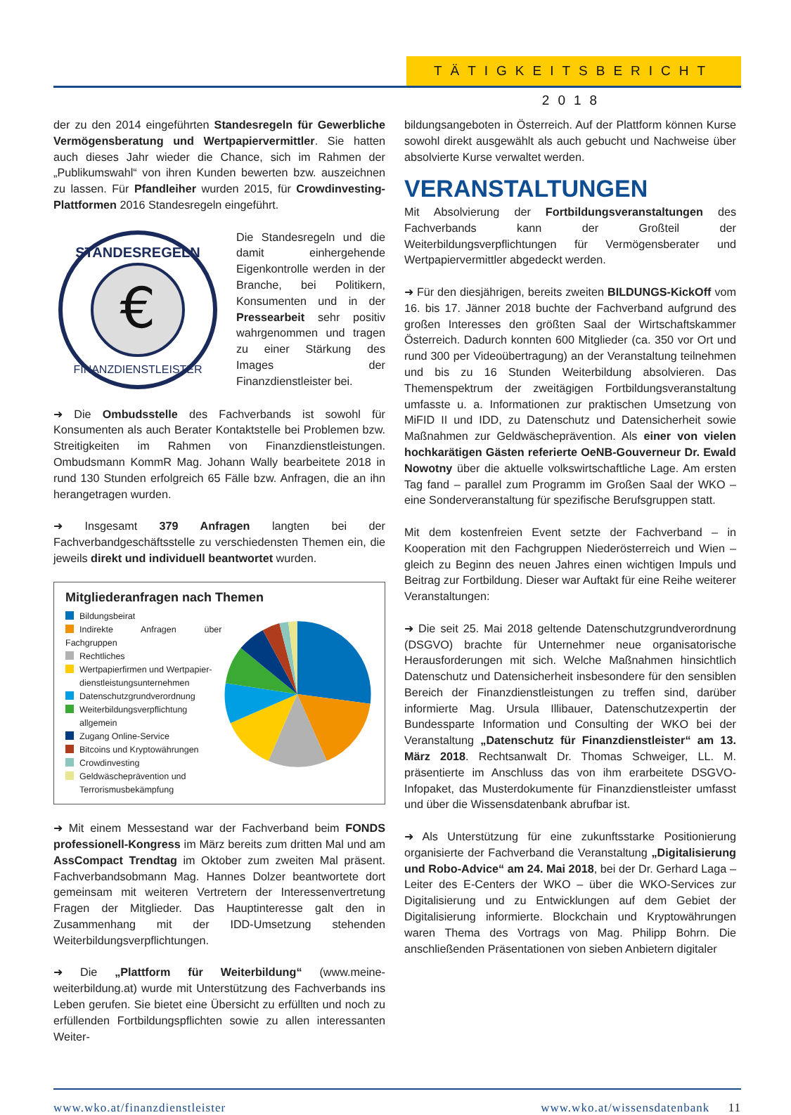TÄTIGKEITSBERICHT 2018
der zu den 2014 eingeführten Standesregeln für Gewerbliche Vermögensberatung und Wertpapiervermittler. Sie hatten auch dieses Jahr wieder die Chance, sich im Rahmen der „Publikumswahl“ von ihren Kunden bewerten bzw. auszeichnen zu lassen. Für Pfandleiher wurden 2015, für Crowdinvesting-Plattformen 2016 Standesregeln eingeführt.
€
STANDESREGELN
FINANZDIENSTLEISTER
Die Standesregeln und die damit einhergehende Eigenkontrolle werden in der Branche, bei Politikern, Konsumenten und in der Pressearbeit sehr positiv wahrgenommen und tragen zu einer Stärkung des Images der Finanzdienstleister bei.
➜ Die Ombudsstelle des Fachverbands ist sowohl für Konsumenten als auch Berater Kontaktstelle bei Problemen bzw. Streitigkeiten im Rahmen von Finanzdienstleistungen. Ombudsmann KommR Mag. Johann Wally bearbeitete 2018 in rund 130 Stunden erfolgreich 65 Fälle bzw. Anfragen, die an ihn herangetragen wurden.
➜ Insgesamt 379 Anfragen langten bei der Fachverbandgeschäftsstelle zu verschiedensten Themen ein, die jeweils direkt und individuell beantwortet wurden.
Mitgliederanfragen nach Themen
Bildungsbeirat
Indirekte Anfragen über Fachgruppen
Rechtliches
Wertpapierfirmen und Wertpapier-
dienstleistungsunternehmen
Datenschutzgrundverordnung
Weiterbildungsverpflichtung
allgemein
Zugang Online-Service
Bitcoins und Kryptowährungen
Crowdinvesting
Geldwäscheprävention und
Terrorismusbekämpfung
➜ Mit einem Messestand war der Fachverband beim FONDS professionell-Kongress im März bereits zum dritten Mal und am AssCompact Trendtag im Oktober zum zweiten Mal präsent. Fachverbandsobmann Mag. Hannes Dolzer beantwortete dort gemeinsam mit weiteren Vertretern der Interessenvertretung Fragen der Mitglieder. Das Hauptinteresse galt den in Zusammenhang mit der IDD-Umsetzung stehenden Weiterbildungsverpflichtungen.
➜ Die „Plattform für Weiterbildung“ (www.meine-weiterbildung.at) wurde mit Unterstützung des Fachverbands ins Leben gerufen. Sie bietet eine Übersicht zu erfüllten und noch zu erfüllenden Fortbildungspflichten sowie zu allen interessanten Weiter-
bildungsangeboten in Österreich. Auf der Plattform können Kurse sowohl direkt ausgewählt als auch gebucht und Nachweise über absolvierte Kurse verwaltet werden.
VERANSTALTUNGEN
Mit Absolvierung der Fortbildungsveranstaltungen des Fachverbands kann der Großteil der Weiterbildungsverpflichtungen für Vermögensberater und Wertpapiervermittler abgedeckt werden.
➜ Für den diesjährigen, bereits zweiten BILDUNGS-KickOff vom 16. bis 17. Jänner 2018 buchte der Fachverband aufgrund des großen Interesses den größten Saal der Wirtschaftskammer Österreich. Dadurch konnten 600 Mitglieder (ca. 350 vor Ort und rund 300 per Videoübertragung) an der Veranstaltung teilnehmen und bis zu 16 Stunden Weiterbildung absolvieren. Das Themenspektrum der zweitägigen Fortbildungsveranstaltung umfasste u. a. Informationen zur praktischen Umsetzung von MiFID II und IDD, zu Datenschutz und Datensicherheit sowie Maßnahmen zur Geldwäscheprävention. Als einer von vielen hochkarätigen Gästen referierte OeNB-Gouverneur Dr. Ewald Nowotny über die aktuelle volkswirtschaftliche Lage. Am ersten Tag fand – parallel zum Programm im Großen Saal der WKO – eine Sonderveranstaltung für spezifische Berufsgruppen statt.
Mit dem kostenfreien Event setzte der Fachverband – in Kooperation mit den Fachgruppen Niederösterreich und Wien – gleich zu Beginn des neuen Jahres einen wichtigen Impuls und Beitrag zur Fortbildung. Dieser war Auftakt für eine Reihe weiterer Veranstaltungen:
➜ Die seit 25. Mai 2018 geltende Datenschutzgrundverordnung (DSGVO) brachte für Unternehmer neue organisatorische Herausforderungen mit sich. Welche Maßnahmen hinsichtlich Datenschutz und Datensicherheit insbesondere für den sensiblen Bereich der Finanzdienstleistungen zu treffen sind, darüber informierte Mag. Ursula Illibauer, Datenschutzexpertin der Bundessparte Information und Consulting der WKO bei der Veranstaltung „Datenschutz für Finanzdienstleister“ am 13. März 2018. Rechtsanwalt Dr. Thomas Schweiger, LL. M. präsentierte im Anschluss das von ihm erarbeitete DSGVO-Infopaket, das Musterdokumente für Finanzdienstleister umfasst und über die Wissensdatenbank abrufbar ist.
➜ Als Unterstützung für eine zukunftsstarke Positionierung organisierte der Fachverband die Veranstaltung „Digitalisierung und Robo-Advice“ am 24. Mai 2018, bei der Dr. Gerhard Laga – Leiter des E-Centers der WKO – über die WKO-Services zur Digitalisierung und zu Entwicklungen auf dem Gebiet der Digitalisierung informierte. Blockchain und Kryptowährungen waren Thema des Vortrags von Mag. Philipp Bohrn. Die anschließenden Präsentationen von sieben Anbietern digitaler
www.wko.at/finanzdienstleister www.wko.at/wissensdatenbank 11